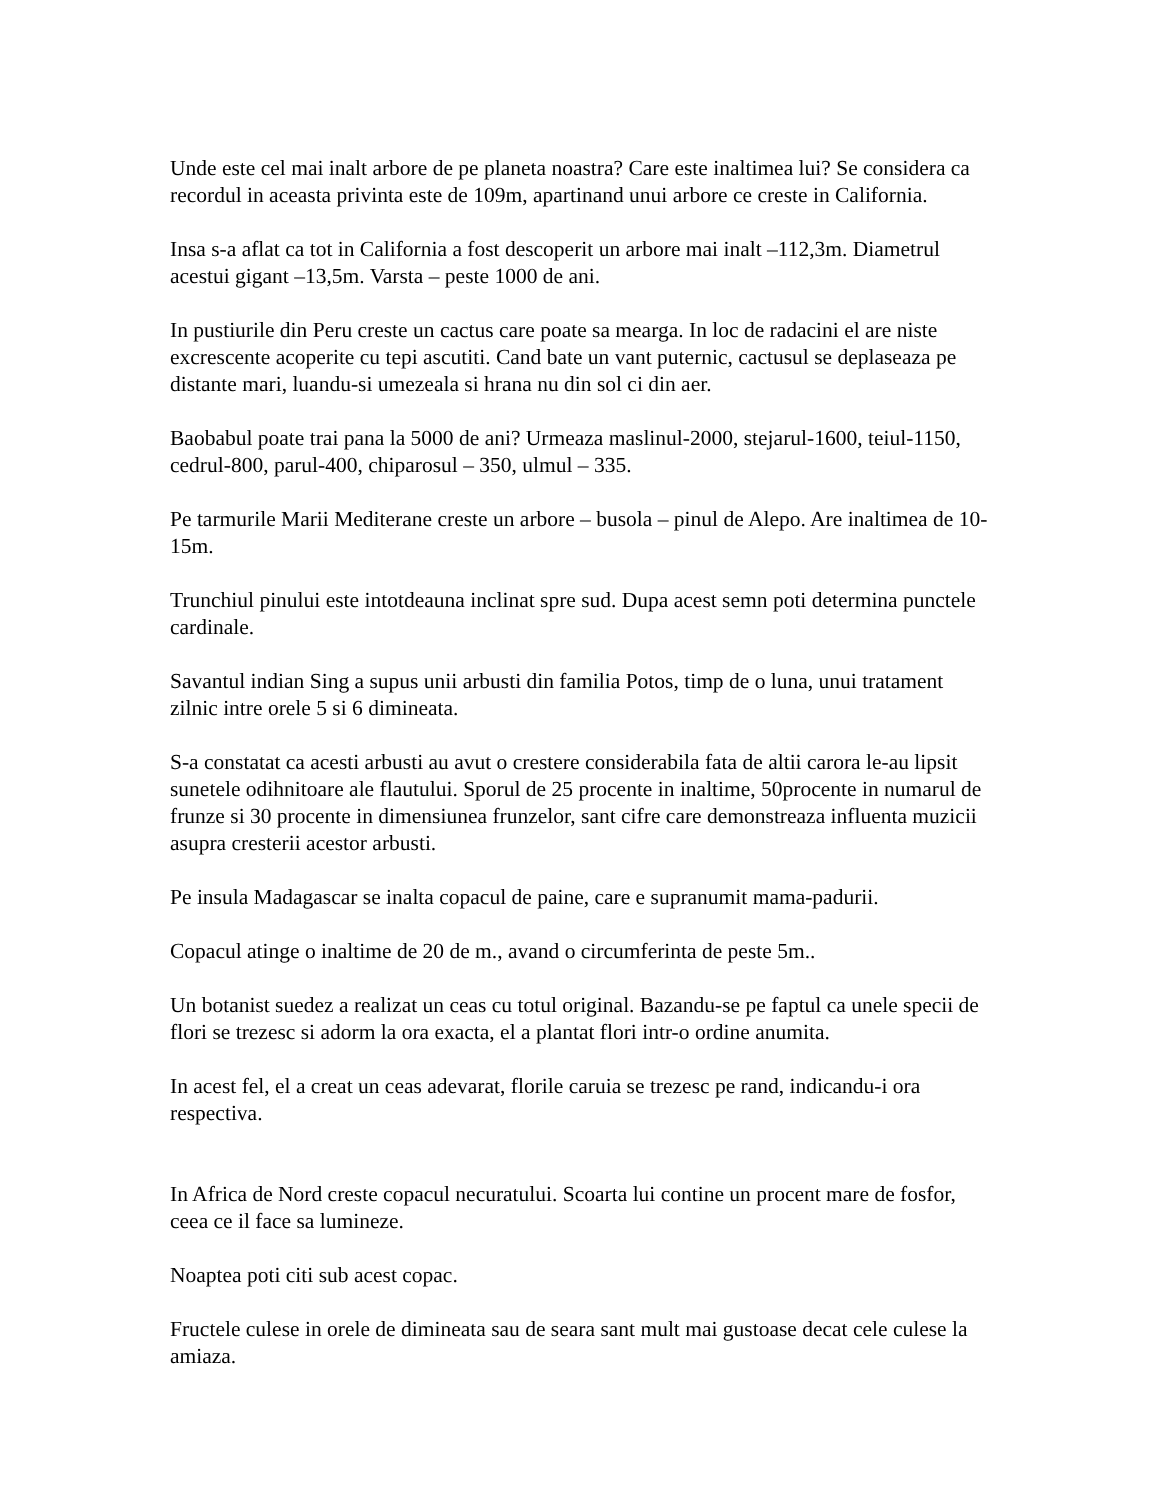Unde este cel mai inalt arbore de pe planeta noastra? Care este inaltimea lui? Se considera ca recordul in aceasta privinta este de 109m, apartinand unui arbore ce creste in California.
Insa s-a aflat ca tot in California a fost descoperit un arbore mai inalt –112,3m. Diametrul acestui gigant –13,5m. Varsta – peste 1000 de ani.
In pustiurile din Peru creste un cactus care poate sa mearga. In loc de radacini el are niste excrescente acoperite cu tepi ascutiti. Cand bate un vant puternic, cactusul se deplaseaza pe distante mari, luandu-si umezeala si hrana nu din sol ci din aer.
Baobabul poate trai pana la 5000 de ani? Urmeaza maslinul-2000, stejarul-1600, teiul-1150, cedrul-800, parul-400, chiparosul – 350, ulmul – 335.
Pe tarmurile Marii Mediterane creste un arbore – busola – pinul de Alepo. Are inaltimea de 10-15m.
Trunchiul pinului este intotdeauna inclinat spre sud. Dupa acest semn poti determina punctele cardinale.
Savantul indian Sing a supus unii arbusti din familia Potos, timp de o luna, unui tratament zilnic intre orele 5 si 6 dimineata.
S-a constatat ca acesti arbusti au avut o crestere considerabila fata de altii carora le-au lipsit sunetele odihnitoare ale flautului. Sporul de 25 procente in inaltime, 50procente in numarul de frunze si 30 procente in dimensiunea frunzelor, sant cifre care demonstreaza influenta muzicii asupra cresterii acestor arbusti.
Pe insula Madagascar se inalta copacul de paine, care e supranumit mama-padurii.
Copacul atinge o inaltime de 20 de m., avand o circumferinta de peste 5m..
Un botanist suedez a realizat un ceas cu totul original. Bazandu-se pe faptul ca unele specii de flori se trezesc si adorm la ora exacta, el a plantat flori intr-o ordine anumita.
In acest fel, el a creat un ceas adevarat, florile caruia se trezesc pe rand, indicandu-i ora respectiva.
In Africa de Nord creste copacul necuratului. Scoarta lui contine un procent mare de fosfor, ceea ce il face sa lumineze.
Noaptea poti citi sub acest copac.
Fructele culese in orele de dimineata sau de seara sant mult mai gustoase decat cele culese la amiaza.